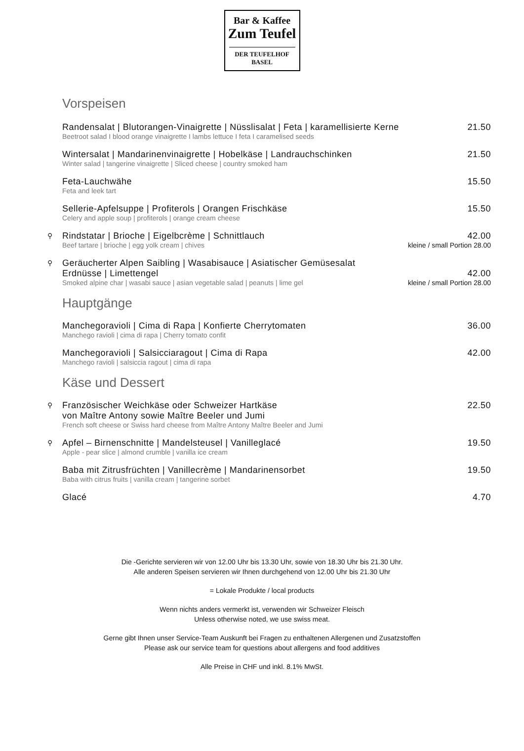Bar & Kaffee
Zum Teufel
DER TEUFELHOF BASEL
Vorspeisen
Randensalat | Blutorangen-Vinaigrette | Nüsslisalat | Feta | karamellisierte Kerne 21.50
Beetroot salad I blood orange vinaigrette I lambs lettuce I feta I caramelised seeds
Wintersalat | Mandarinenvinaigrette | Hobelkäse | Landrauchschinken 21.50
Winter salad | tangerine vinaigrette | Sliced cheese | country smoked ham
Feta-Lauchwähe 15.50
Feta and leek tart
Sellerie-Apfelsuppe | Profiterols | Orangen Frischkäse 15.50
Celery and apple soup | profiterols | orange cream cheese
⚲
Rindstatar | Brioche | Eigelbcrème | Schnittlauch 42.00
Beef tartare | brioche | egg yolk cream | chives kleine / small Portion 28.00
⚲
Geräucherter Alpen Saibling | Wasabisauce | Asiatischer Gemüsesalat
Erdnüsse | Limettengel
42.00
Smoked alpine char | wasabi sauce | asian vegetable salad | peanuts | lime gel kleine / small Portion 28.00
Hauptgänge
Manchegoravioli | Cima di Rapa | Konfierte Cherrytomaten 36.00
Manchego ravioli | cima di rapa | Cherry tomato confit
Manchegoravioli | Salsicciaragout | Cima di Rapa 42.00
Manchego ravioli | salsiccia ragout | cima di rapa
Käse und Dessert
⚲
Französischer Weichkäse oder Schweizer Hartkäse
von Maître Antony sowie Maître Beeler und Jumi 22.50
French soft cheese or Swiss hard cheese from Maître Antony Maître Beeler and Jumi
⚲
Apfel – Birnenschnitte | Mandelsteusel | Vanilleglacé 19.50
Apple - pear slice | almond crumble | vanilla ice cream
Baba mit Zitrusfrüchten | Vanillecrème | Mandarinensorbet 19.50
Baba with citrus fruits | vanilla cream | tangerine sorbet
Glacé 4.70
Die -Gerichte servieren wir von 12.00 Uhr bis 13.30 Uhr, sowie von 18.30 Uhr bis 21.30 Uhr.
Alle anderen Speisen servieren wir Ihnen durchgehend von 12.00 Uhr bis 21.30 Uhr
= Lokale Produkte / local products
Wenn nichts anders vermerkt ist, verwenden wir Schweizer Fleisch
Unless otherwise noted, we use swiss meat.
Gerne gibt Ihnen unser Service-Team Auskunft bei Fragen zu enthaltenen Allergenen und Zusatzstoffen
Please ask our service team for questions about allergens and food additives
Alle Preise in CHF und inkl. 8.1% MwSt.